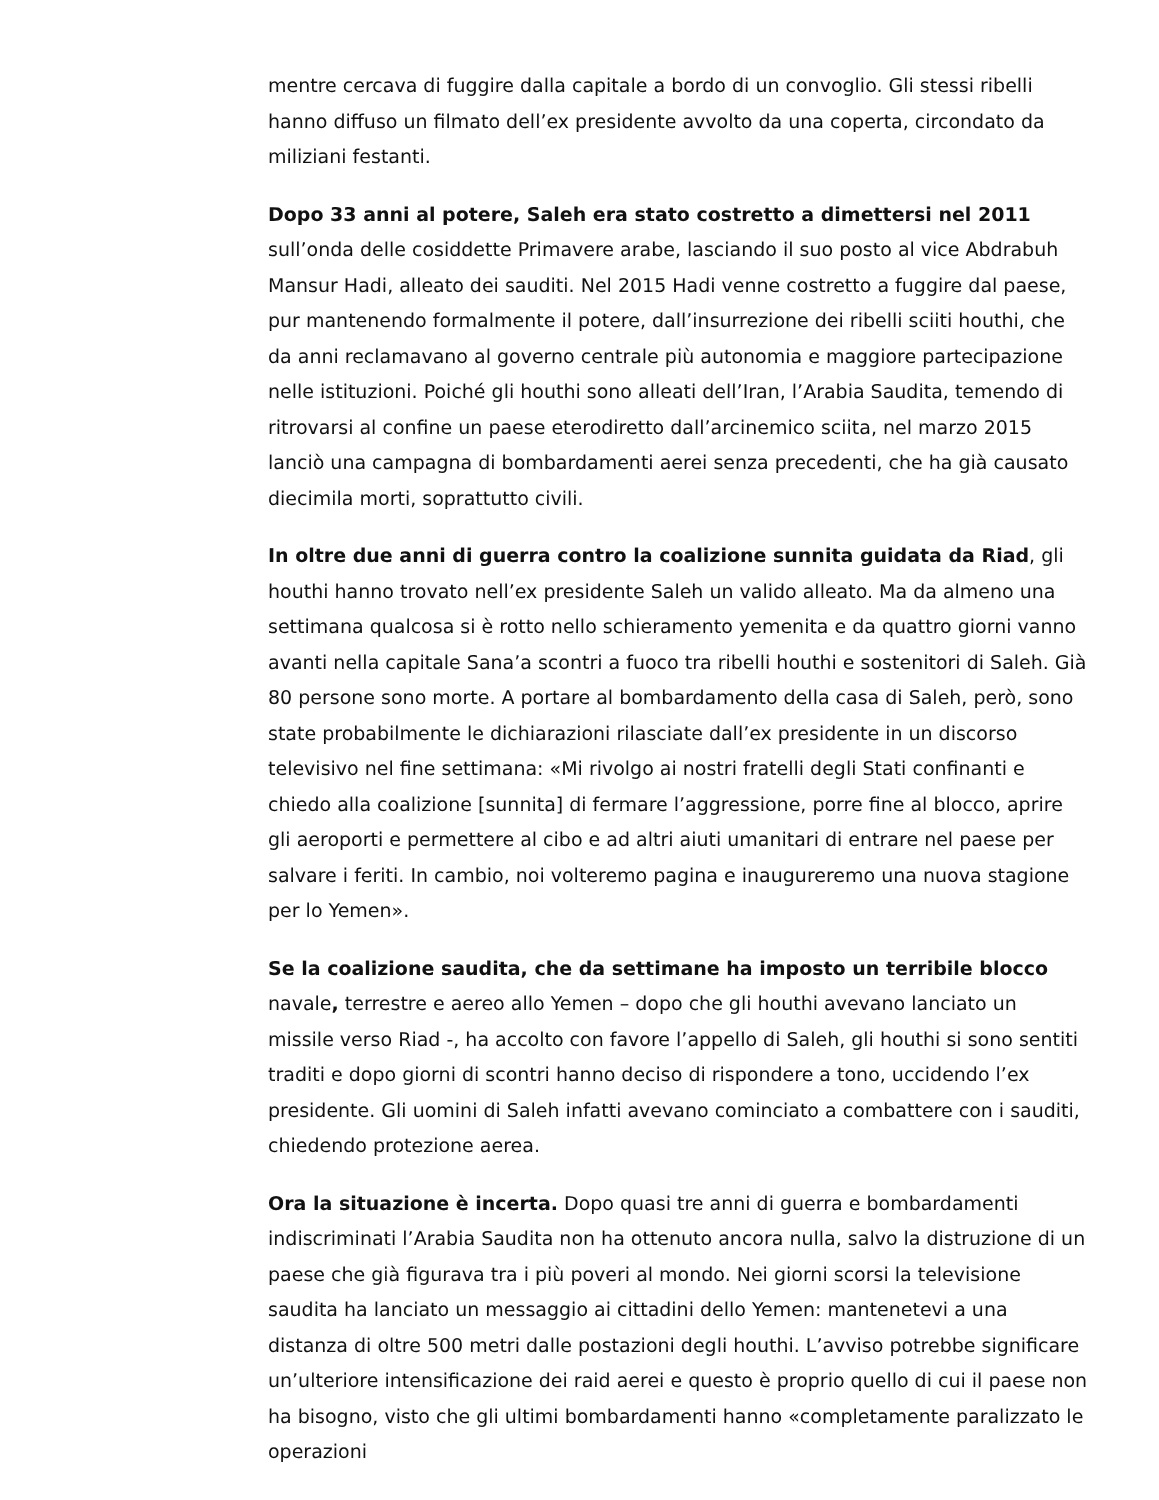mentre cercava di fuggire dalla capitale a bordo di un convoglio. Gli stessi ribelli hanno diffuso un filmato dell’ex presidente avvolto da una coperta, circondato da miliziani festanti.
Dopo 33 anni al potere, Saleh era stato costretto a dimettersi nel 2011 sull’onda delle cosiddette Primavere arabe, lasciando il suo posto al vice Abdrabuh Mansur Hadi, alleato dei sauditi. Nel 2015 Hadi venne costretto a fuggire dal paese, pur mantenendo formalmente il potere, dall’insurrezione dei ribelli sciiti houthi, che da anni reclamavano al governo centrale più autonomia e maggiore partecipazione nelle istituzioni. Poiché gli houthi sono alleati dell’Iran, l’Arabia Saudita, temendo di ritrovarsi al confine un paese eterodiretto dall’arcinemico sciita, nel marzo 2015 lanciò una campagna di bombardamenti aerei senza precedenti, che ha già causato diecimila morti, soprattutto civili.
In oltre due anni di guerra contro la coalizione sunnita guidata da Riad, gli houthi hanno trovato nell’ex presidente Saleh un valido alleato. Ma da almeno una settimana qualcosa si è rotto nello schieramento yemenita e da quattro giorni vanno avanti nella capitale Sana’a scontri a fuoco tra ribelli houthi e sostenitori di Saleh. Già 80 persone sono morte. A portare al bombardamento della casa di Saleh, però, sono state probabilmente le dichiarazioni rilasciate dall’ex presidente in un discorso televisivo nel fine settimana: «Mi rivolgo ai nostri fratelli degli Stati confinanti e chiedo alla coalizione [sunnita] di fermare l’aggressione, porre fine al blocco, aprire gli aeroporti e permettere al cibo e ad altri aiuti umanitari di entrare nel paese per salvare i feriti. In cambio, noi volteremo pagina e inaugureremo una nuova stagione per lo Yemen».
Se la coalizione saudita, che da settimane ha imposto un terribile blocco navale, terrestre e aereo allo Yemen – dopo che gli houthi avevano lanciato un missile verso Riad -, ha accolto con favore l’appello di Saleh, gli houthi si sono sentiti traditi e dopo giorni di scontri hanno deciso di rispondere a tono, uccidendo l’ex presidente. Gli uomini di Saleh infatti avevano cominciato a combattere con i sauditi, chiedendo protezione aerea.
Ora la situazione è incerta. Dopo quasi tre anni di guerra e bombardamenti indiscriminati l’Arabia Saudita non ha ottenuto ancora nulla, salvo la distruzione di un paese che già figurava tra i più poveri al mondo. Nei giorni scorsi la televisione saudita ha lanciato un messaggio ai cittadini dello Yemen: mantenetevi a una distanza di oltre 500 metri dalle postazioni degli houthi. L’avviso potrebbe significare un’ulteriore intensificazione dei raid aerei e questo è proprio quello di cui il paese non ha bisogno, visto che gli ultimi bombardamenti hanno «completamente paralizzato le operazioni